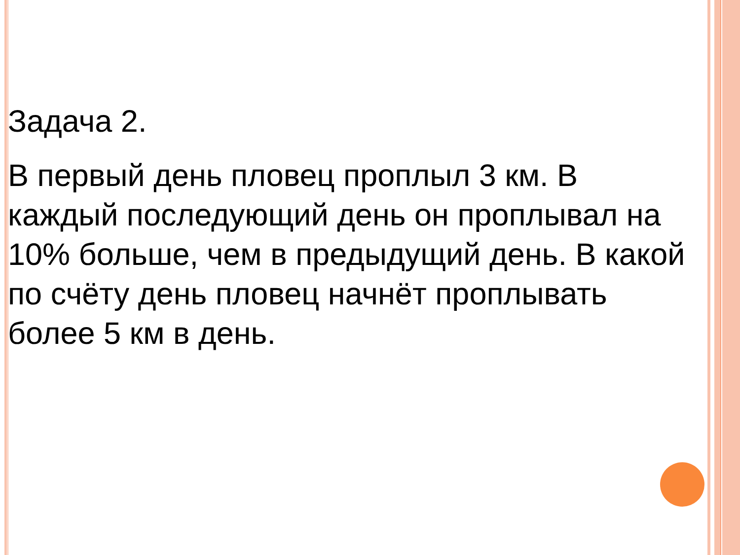Задача 2.
В первый день пловец проплыл 3 км. В
каждый последующий день он проплывал на
10% больше, чем в предыдущий день. В какой
по счёту день пловец начнёт проплывать
более 5 км в день.